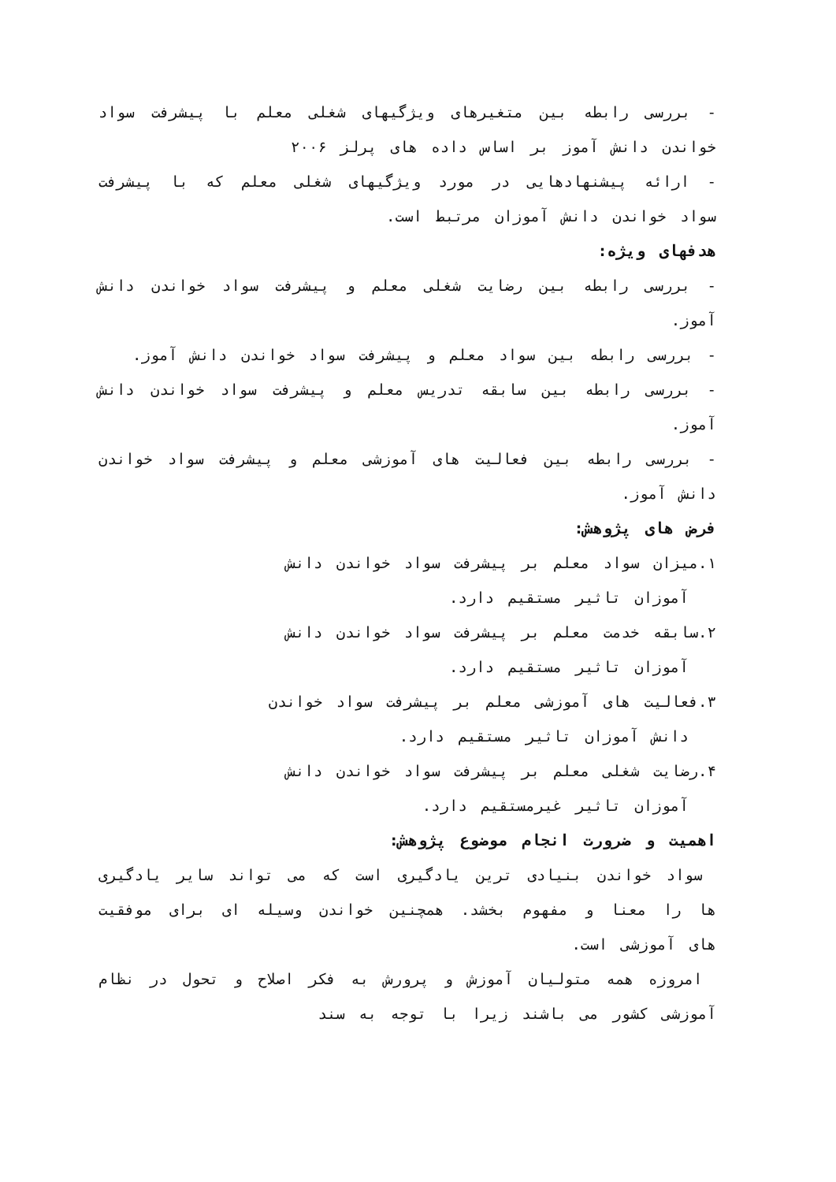- بررسی رابطه بین متغیرهای ویژگیهای شغلی معلم با پیشرفت سواد خواندن دانش آموز بر اساس داده های پرلز ۲۰۰۶
- ارائه پیشنهادهایی در مورد ویژگیهای شغلی معلم که با پیشرفت سواد خواندن دانش آموزان مرتبط است.
هدفهای ویژه:
- بررسی رابطه بین رضایت شغلی معلم و پیشرفت سواد خواندن دانش آموز.
- بررسی رابطه بین سواد معلم و پیشرفت سواد خواندن دانش آموز.
- بررسی رابطه بین سابقه تدریس معلم و پیشرفت سواد خواندن دانش آموز.
- بررسی رابطه بین فعالیت های آموزشی معلم و پیشرفت سواد خواندن دانش آموز.
فرض های پژوهش:
۱.میزان سواد معلم بر پیشرفت سواد خواندن دانش
آموزان تاثیر مستقیم دارد.
۲.سابقه خدمت معلم بر پیشرفت سواد خواندن دانش
آموزان تاثیر مستقیم دارد.
۳.فعالیت های آموزشی معلم بر پیشرفت سواد خواندن
دانش آموزان تاثیر مستقیم دارد.
۴.رضایت شغلی معلم بر پیشرفت سواد خواندن دانش
آموزان تاثیر غیرمستقیم دارد.
اهمیت و ضرورت انجام موضوع پژوهش:
سواد خواندن بنیادی ترین یادگیری است که می تواند سایر یادگیری ها را معنا و مفهوم بخشد. همچنین خواندن وسیله ای برای موفقیت های آموزشی است.
امروزه همه متولیان آموزش و پرورش به فکر اصلاح و تحول در نظام آموزشی کشور می باشند زیرا با توجه به سند